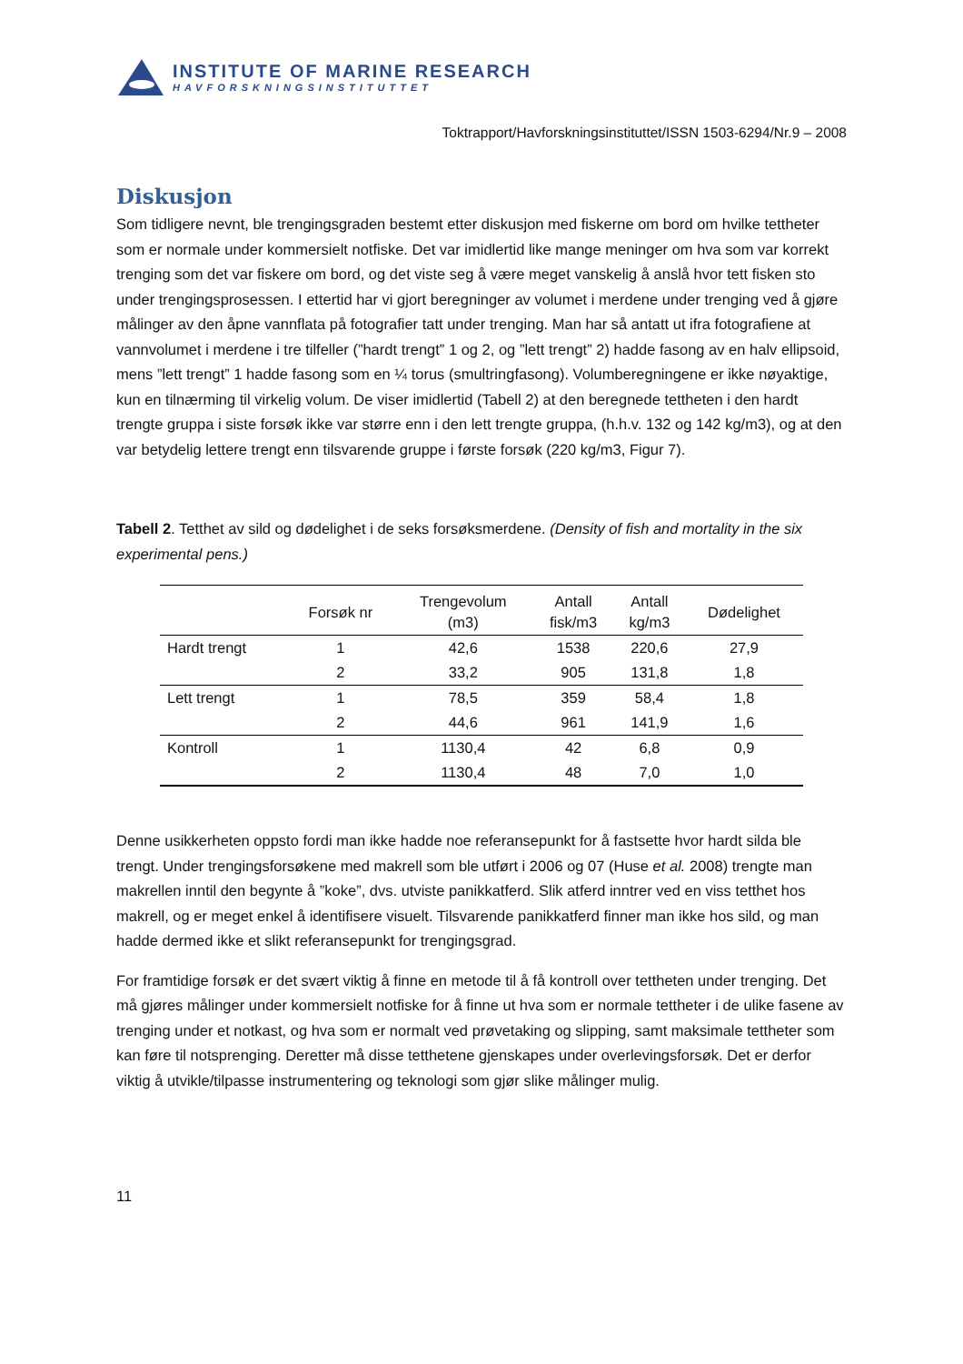INSTITUTE OF MARINE RESEARCH
HAVFORSKNINGSINSTITUTTET
Toktrapport/Havforskningsinstituttet/ISSN 1503-6294/Nr.9 – 2008
Diskusjon
Som tidligere nevnt, ble trengingsgraden bestemt etter diskusjon med fiskerne om bord om hvilke tettheter som er normale under kommersielt notfiske. Det var imidlertid like mange meninger om hva som var korrekt trenging som det var fiskere om bord, og det viste seg å være meget vanskelig å anslå hvor tett fisken sto under trengingsprosessen. I ettertid har vi gjort beregninger av volumet i merdene under trenging ved å gjøre målinger av den åpne vannflata på fotografier tatt under trenging. Man har så antatt ut ifra fotografiene at vannvolumet i merdene i tre tilfeller (”hardt trengt” 1 og 2, og ”lett trengt” 2) hadde fasong av en halv ellipsoid, mens ”lett trengt” 1 hadde fasong som en ¼ torus (smultringfasong). Volumberegningene er ikke nøyaktige, kun en tilnærming til virkelig volum. De viser imidlertid (Tabell 2) at den beregnede tettheten i den hardt trengte gruppa i siste forsøk ikke var større enn i den lett trengte gruppa, (h.h.v. 132 og 142 kg/m3), og at den var betydelig lettere trengt enn tilsvarende gruppe i første forsøk (220 kg/m3, Figur 7).
Tabell 2. Tetthet av sild og dødelighet i de seks forsøksmerdene. (Density of fish and mortality in the six experimental pens.)
| | Forsøk nr | Trengevolum (m3) | Antall fisk/m3 | Antall kg/m3 | Dødelighet |
| --- | --- | --- | --- | --- | --- |
| Hardt trengt | 1 | 42,6 | 1538 | 220,6 | 27,9 |
| | 2 | 33,2 | 905 | 131,8 | 1,8 |
| Lett trengt | 1 | 78,5 | 359 | 58,4 | 1,8 |
| | 2 | 44,6 | 961 | 141,9 | 1,6 |
| Kontroll | 1 | 1130,4 | 42 | 6,8 | 0,9 |
| | 2 | 1130,4 | 48 | 7,0 | 1,0 |
Denne usikkerheten oppsto fordi man ikke hadde noe referansepunkt for å fastsette hvor hardt silda ble trengt. Under trengingsforsøkene med makrell som ble utført i 2006 og 07 (Huse et al. 2008) trengte man makrellen inntil den begynte å ”koke”, dvs. utviste panikkatferd. Slik atferd inntrer ved en viss tetthet hos makrell, og er meget enkel å identifisere visuelt. Tilsvarende panikkatferd finner man ikke hos sild, og man hadde dermed ikke et slikt referansepunkt for trengingsgrad.
For framtidige forsøk er det svært viktig å finne en metode til å få kontroll over tettheten under trenging. Det må gjøres målinger under kommersielt notfiske for å finne ut hva som er normale tettheter i de ulike fasene av trenging under et notkast, og hva som er normalt ved prøvetaking og slipping, samt maksimale tettheter som kan føre til notsprenging. Deretter må disse tetthetene gjenskapes under overlevingsforsøk. Det er derfor viktig å utvikle/tilpasse instrumentering og teknologi som gjør slike målinger mulig.
11